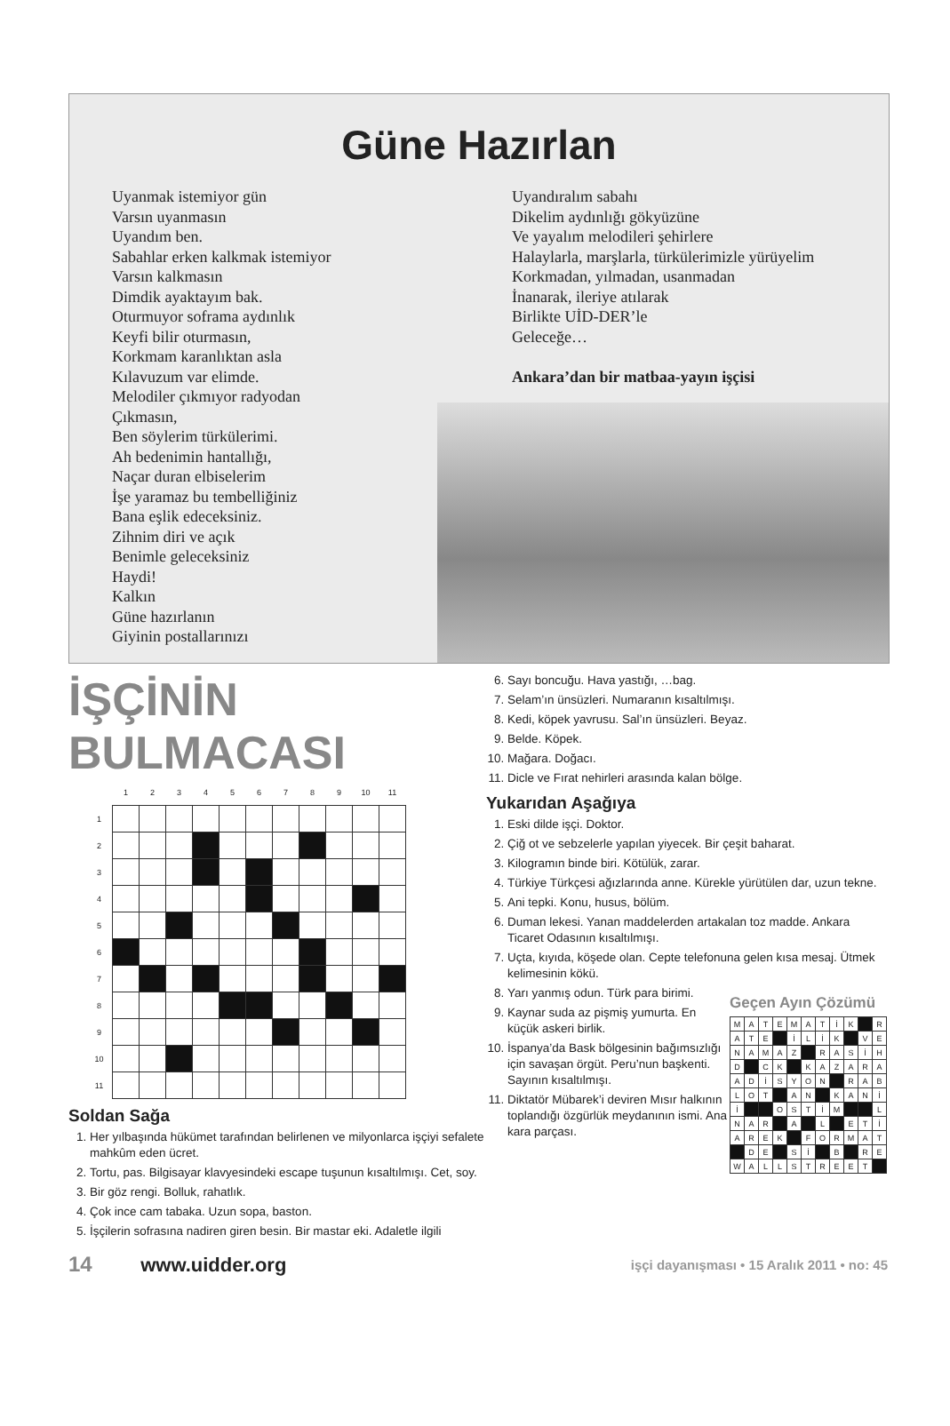Güne Hazırlan
Uyanmak istemiyor gün
Varsın uyanmasın
Uyandım ben.
Sabahlar erken kalkmak istemiyor
Varsın kalkmasın
Dimdik ayaktayım bak.
Oturmuyor soframa aydınlık
Keyfi bilir oturmasın,
Korkmam karanlıktan asla
Kılavuzum var elimde.
Melodiler çıkmıyor radyodan
Çıkmasın,
Ben söylerim türkülerimi.
Ah bedenimin hantallığı,
Naçar duran elbiselerim
İşe yaramaz bu tembelliğiniz
Bana eşlik edeceksiniz.
Zihnim diri ve açık
Benimle geleceksiniz
Haydi!
Kalkın
Güne hazırlanın
Giyinin postallarınızı
Uyandıralım sabahı
Dikelim aydınlığı gökyüzüne
Ve yayalım melodileri şehirlere
Halaylarla, marşlarla, türkülerimizle yürüyelim
Korkmadan, yılmadan, usanmadan
İnanarak, ileriye atılarak
Birlikte UİD-DER’le
Geleceğe…
Ankara’dan bir matbaa-yayın işçisi
İŞÇİNİN BULMACASI
| | 1 | 2 | 3 | 4 | 5 | 6 | 7 | 8 | 9 | 10 | 11 |
| --- | --- | --- | --- | --- | --- | --- | --- | --- | --- | --- | --- |
| 1 | | | | | | | | | | | |
| 2 | | | | | | | | | | | |
| 3 | | | | | | | | | | | |
| 4 | | | | | | | | | | | |
| 5 | | | | | | | | | | | |
| 6 | | | | | | | | | | | |
| 7 | | | | | | | | | | | |
| 8 | | | | | | | | | | | |
| 9 | | | | | | | | | | | |
| 10 | | | | | | | | | | | |
| 11 | | | | | | | | | | | |
Soldan Sağa
1. Her yılbaşında hükümet tarafından belirlenen ve milyonlarca işçiyi sefalete mahkûm eden ücret.
2. Tortu, pas. Bilgisayar klavyesindeki escape tuşunun kısaltılmışı. Cet, soy.
3. Bir göz rengi. Bolluk, rahatlık.
4. Çok ince cam tabaka. Uzun sopa, baston.
5. İşçilerin sofrasına nadiren giren besin. Bir mastar eki. Adaletle ilgili
6. Sayı boncuğu. Hava yastığı, …bag.
7. Selam’ın ünsüzleri. Numaranın kısaltılmışı.
8. Kedi, köpek yavrusu. Sal’ın ünsüzleri. Beyaz.
9. Belde. Köpek.
10. Mağara. Doğacı.
11. Dicle ve Fırat nehirleri arasında kalan bölge.
Yukarıdan Aşağıya
1. Eski dilde işçi. Doktor.
2. Çiğ ot ve sebzelerle yapılan yiyecek. Bir çeşit baharat.
3. Kilogramın binde biri. Kötülük, zarar.
4. Türkiye Türkçesi ağızlarında anne. Kürekle yürütülen dar, uzun tekne.
5. Ani tepki. Konu, husus, bölüm.
6. Duman lekesi. Yanan maddelerden artakalan toz madde. Ankara Ticaret Odasının kısaltılmışı.
7. Uçta, kıyıda, köşede olan. Cepte telefonuna gelen kısa mesaj. Ütmek kelimesinin kökü.
8. Yarı yanmış odun. Türk para birimi.
9. Kaynar suda az pişmiş yumurta. En küçük askeri birlik.
10. İspanya’da Bask bölgesinin bağımsızlığı için savaşan örgüt. Peru’nun başkenti. Sayının kısaltılmışı.
11. Diktatör Mübarek’i deviren Mısır halkının toplandığı özgürlük meydanının ismi. Ana kara parçası.
Geçen Ayın Çözümü
| M | A | T | E | M | A | T | İ | K | | R |
| A | T | E | | İ | L | İ | K | | V | E |
| N | A | M | A | Z | | R | A | S | İ | H |
| D | | C | K | | K | A | Z | A | R | A |
| A | D | İ | S | Y | O | N | | R | A | B |
| L | O | T | | A | N | | K | A | N | İ |
| İ | | | O | S | T | İ | M | | | L |
| N | A | R | | A | | L | | E | T | İ |
| A | R | E | K | | F | O | R | M | A | T |
| | D | E | | S | İ | | B | | R | E |
| W | A | L | L | S | T | R | E | E | T | |
14 www.uidder.org
işçi dayanışması • 15 Aralık 2011 • no: 45